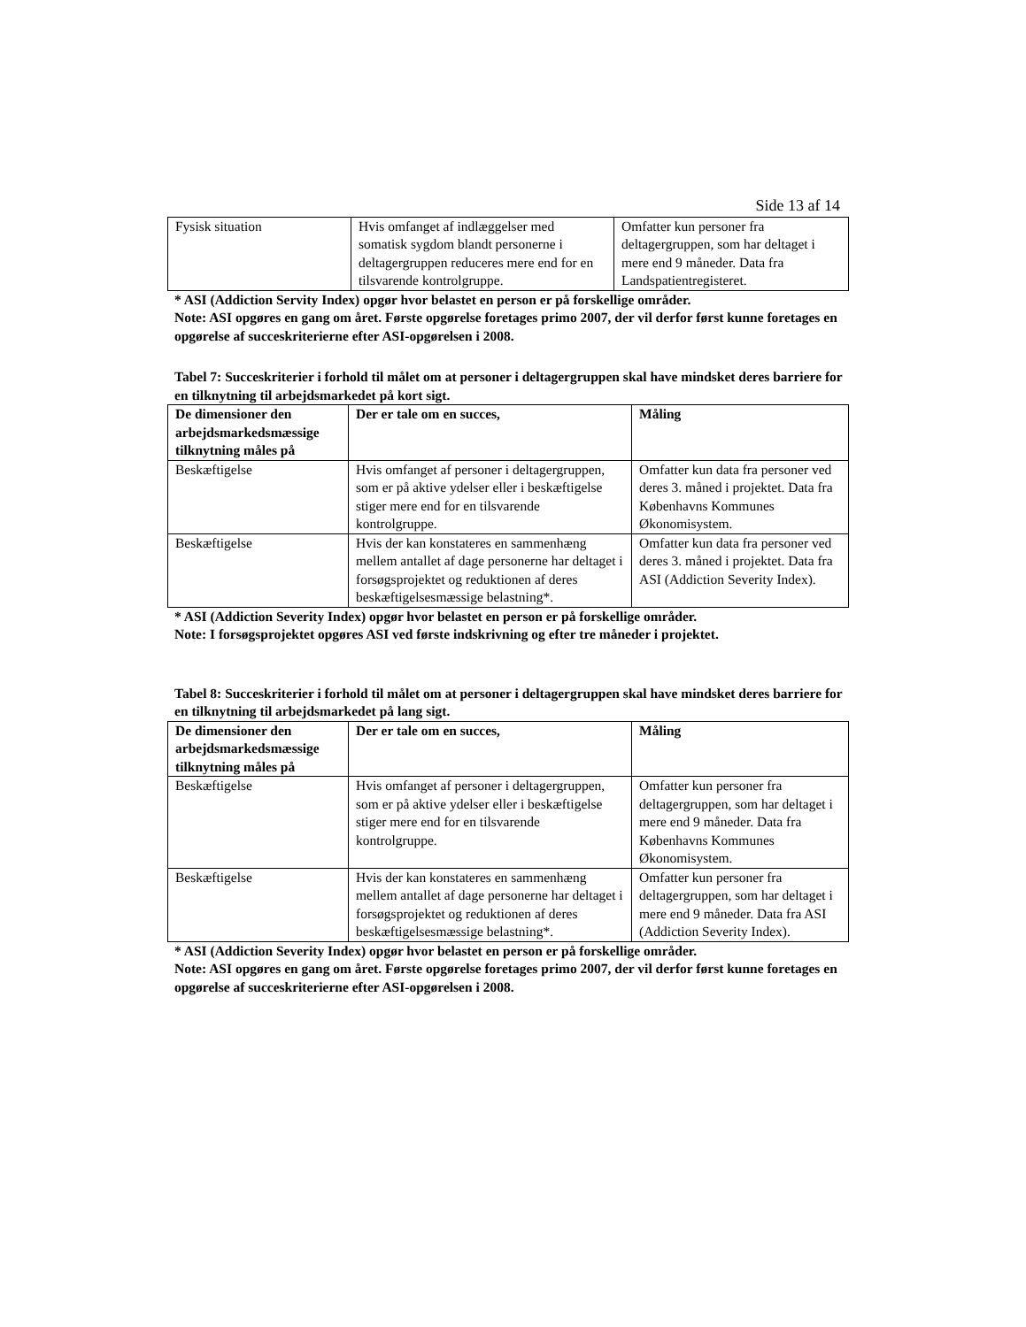Side 13 af 14
| Fysisk situation | Hvis omfanget af indlæggelser med somatisk sygdom blandt personerne i deltagergruppen reduceres mere end for en tilsvarende kontrolgruppe. | Omfatter kun personer fra deltagergruppen, som har deltaget i mere end 9 måneder. Data fra Landspatientregisteret. |
* ASI (Addiction Servity Index) opgør hvor belastet en person er på forskellige områder.
Note: ASI opgøres en gang om året. Første opgørelse foretages primo 2007, der vil derfor først kunne foretages en opgørelse af succeskriterierne efter ASI-opgørelsen i 2008.
Tabel 7: Succeskriterier i forhold til målet om at personer i deltagergruppen skal have mindsket deres barriere for en tilknytning til arbejdsmarkedet på kort sigt.
| De dimensioner den arbejdsmarkedsmæssige tilknytning måles på | Der er tale om en succes, | Måling |
| --- | --- | --- |
| Beskæftigelse | Hvis omfanget af personer i deltagergruppen, som er på aktive ydelser eller i beskæftigelse stiger mere end for en tilsvarende kontrolgruppe. | Omfatter kun data fra personer ved deres 3. måned i projektet. Data fra Københavns Kommunes Økonomisystem. |
| Beskæftigelse | Hvis der kan konstateres en sammenhæng mellem antallet af dage personerne har deltaget i forsøgsprojektet og reduktionen af deres beskæftigelsesmæssige belastning*. | Omfatter kun data fra personer ved deres 3. måned i projektet. Data fra ASI (Addiction Severity Index). |
* ASI (Addiction Severity Index) opgør hvor belastet en person er på forskellige områder.
Note: I forsøgsprojektet opgøres ASI ved første indskrivning og efter tre måneder i projektet.
Tabel 8: Succeskriterier i forhold til målet om at personer i deltagergruppen skal have mindsket deres barriere for en tilknytning til arbejdsmarkedet på lang sigt.
| De dimensioner den arbejdsmarkedsmæssige tilknytning måles på | Der er tale om en succes, | Måling |
| --- | --- | --- |
| Beskæftigelse | Hvis omfanget af personer i deltagergruppen, som er på aktive ydelser eller i beskæftigelse stiger mere end for en tilsvarende kontrolgruppe. | Omfatter kun personer fra deltagergruppen, som har deltaget i mere end 9 måneder. Data fra Københavns Kommunes Økonomisystem. |
| Beskæftigelse | Hvis der kan konstateres en sammenhæng mellem antallet af dage personerne har deltaget i forsøgsprojektet og reduktionen af deres beskæftigelsesmæssige belastning*. | Omfatter kun personer fra deltagergruppen, som har deltaget i mere end 9 måneder. Data fra ASI (Addiction Severity Index). |
* ASI (Addiction Severity Index) opgør hvor belastet en person er på forskellige områder.
Note: ASI opgøres en gang om året. Første opgørelse foretages primo 2007, der vil derfor først kunne foretages en opgørelse af succeskriterierne efter ASI-opgørelsen i 2008.